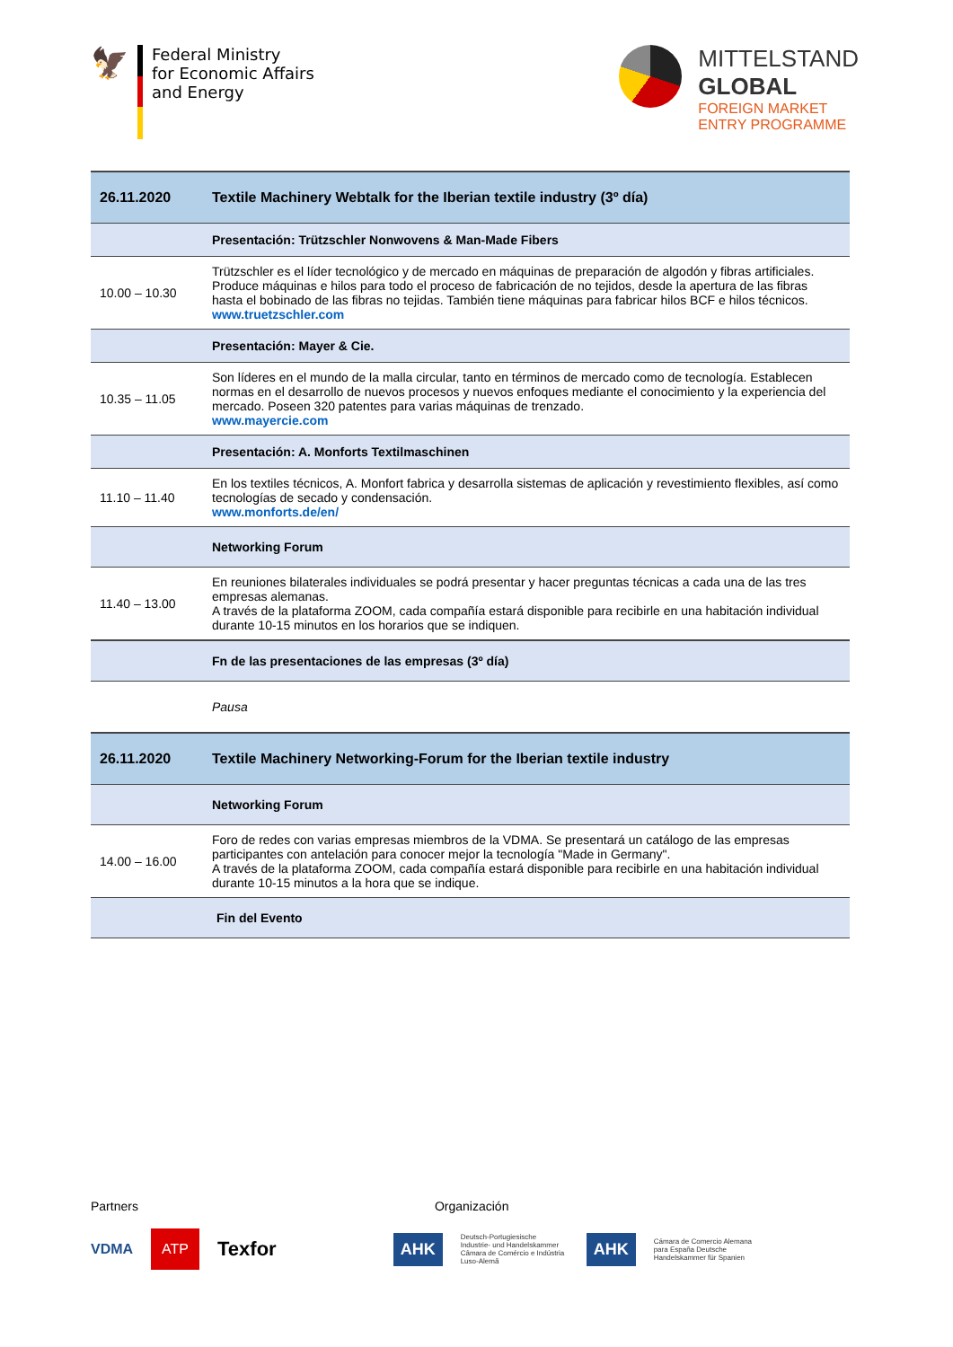🦅
Federal Ministry
for Economic Affairs
and Energy
MITTELSTAND
GLOBAL
FOREIGN MARKET
ENTRY PROGRAMME
| 26.11.2020 | Textile Machinery Webtalk for the Iberian textile industry (3º día) |
| | Presentación: Trützschler Nonwovens & Man-Made Fibers |
| 10.00 – 10.30 | Trützschler es el líder tecnológico y de mercado en máquinas de preparación de algodón y fibras artificiales. Produce máquinas e hilos para todo el proceso de fabricación de no tejidos, desde la apertura de las fibras hasta el bobinado de las fibras no tejidas. También tiene máquinas para fabricar hilos BCF e hilos técnicos. www.truetzschler.com |
| | Presentación: Mayer & Cie. |
| 10.35 – 11.05 | Son líderes en el mundo de la malla circular, tanto en términos de mercado como de tecnología. Establecen normas en el desarrollo de nuevos procesos y nuevos enfoques mediante el conocimiento y la experiencia del mercado. Poseen 320 patentes para varias máquinas de trenzado. www.mayercie.com |
| | Presentación: A. Monforts Textilmaschinen |
| 11.10 – 11.40 | En los textiles técnicos, A. Monfort fabrica y desarrolla sistemas de aplicación y revestimiento flexibles, así como tecnologías de secado y condensación. www.monforts.de/en/ |
| | Networking Forum |
| 11.40 – 13.00 | En reuniones bilaterales individuales se podrá presentar y hacer preguntas técnicas a cada una de las tres empresas alemanas. A través de la plataforma ZOOM, cada compañía estará disponible para recibirle en una habitación individual durante 10-15 minutos en los horarios que se indiquen. |
| | Fn de las presentaciones de las empresas (3º día) |
| | Pausa |
| 26.11.2020 | Textile Machinery Networking-Forum for the Iberian textile industry |
| | Networking Forum |
| 14.00 – 16.00 | Foro de redes con varias empresas miembros de la VDMA. Se presentará un catálogo de las empresas participantes con antelación para conocer mejor la tecnología "Made in Germany". A través de la plataforma ZOOM, cada compañía estará disponible para recibirle en una habitación individual durante 10-15 minutos a la hora que se indique. |
| | Fin del Evento |
Partners Organización
VDMA ATP Texfor AHK Deutsch-Portugiesische Industrie- und Handelskammer Câmara de Comércio e Indústria Luso-Alemã AHK Cámara de Comercio Alemana para España Deutsche Handelskammer für Spanien